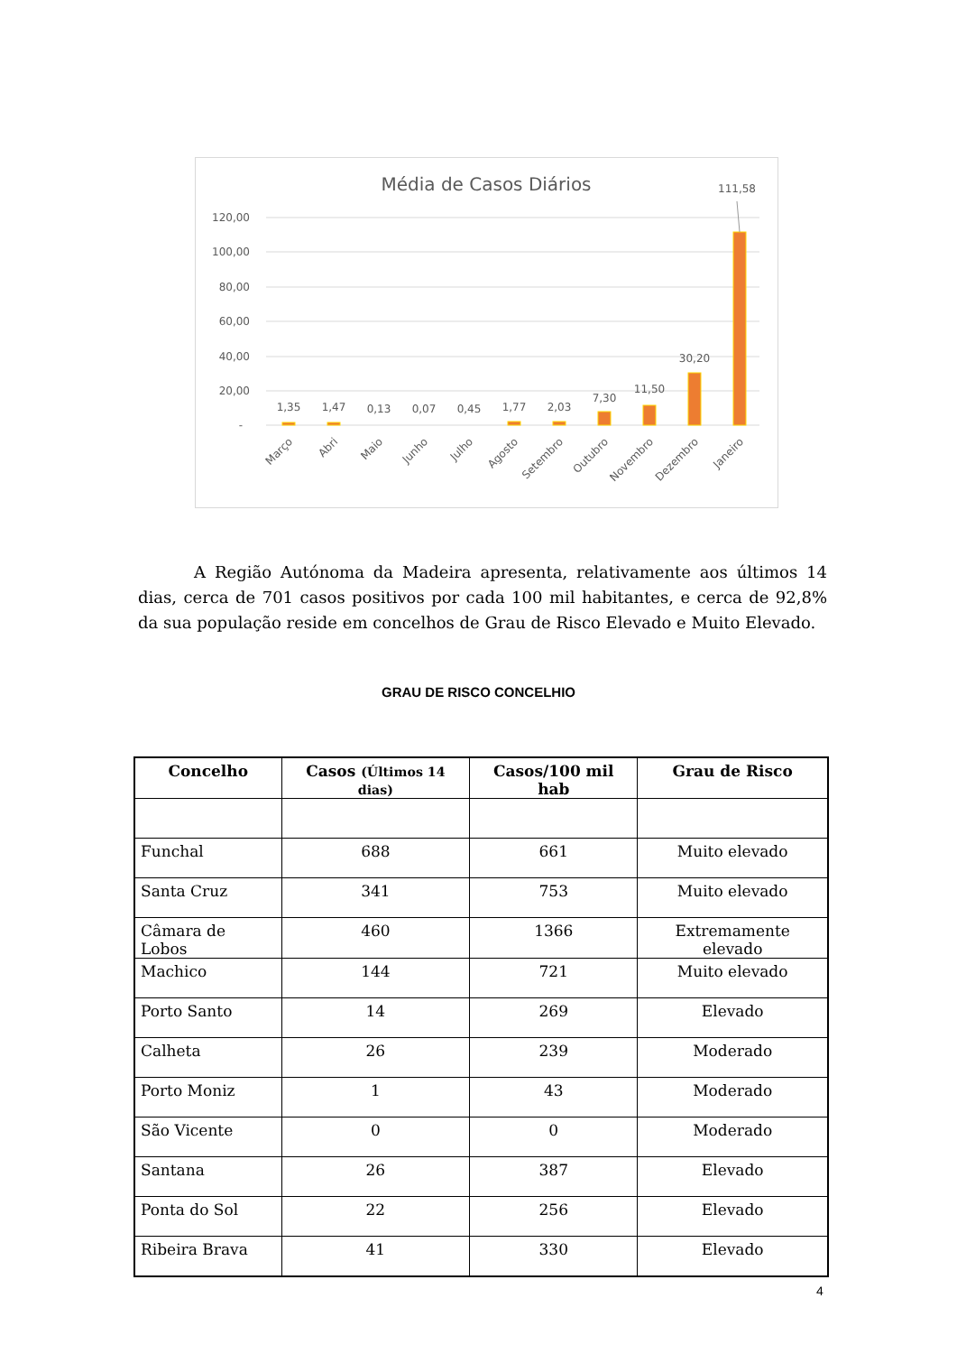Média de Casos Diários
120,00
100,00
80,00
60,00
40,00
20,00
-
1,35
1,47
0,13
0,07
0,45
1,77
2,03
7,30
11,50
30,20
111,58
Março
Abri
Maio
Junho
Julho
Agosto
Setembro
Outubro
Novembro
Dezembro
Janeiro
A Região Autónoma da Madeira apresenta, relativamente aos últimos 14 dias, cerca de 701 casos positivos por cada 100 mil habitantes, e cerca de 92,8% da sua população reside em concelhos de Grau de Risco Elevado e Muito Elevado.
GRAU DE RISCO CONCELHIO
| Concelho | Casos (Últimos 14 dias) | Casos/100 mil hab | Grau de Risco |
| --- | --- | --- | --- |
| Funchal | 688 | 661 | Muito elevado |
| Santa Cruz | 341 | 753 | Muito elevado |
| Câmara de Lobos | 460 | 1366 | Extremamente elevado |
| Machico | 144 | 721 | Muito elevado |
| Porto Santo | 14 | 269 | Elevado |
| Calheta | 26 | 239 | Moderado |
| Porto Moniz | 1 | 43 | Moderado |
| São Vicente | 0 | 0 | Moderado |
| Santana | 26 | 387 | Elevado |
| Ponta do Sol | 22 | 256 | Elevado |
| Ribeira Brava | 41 | 330 | Elevado |
4